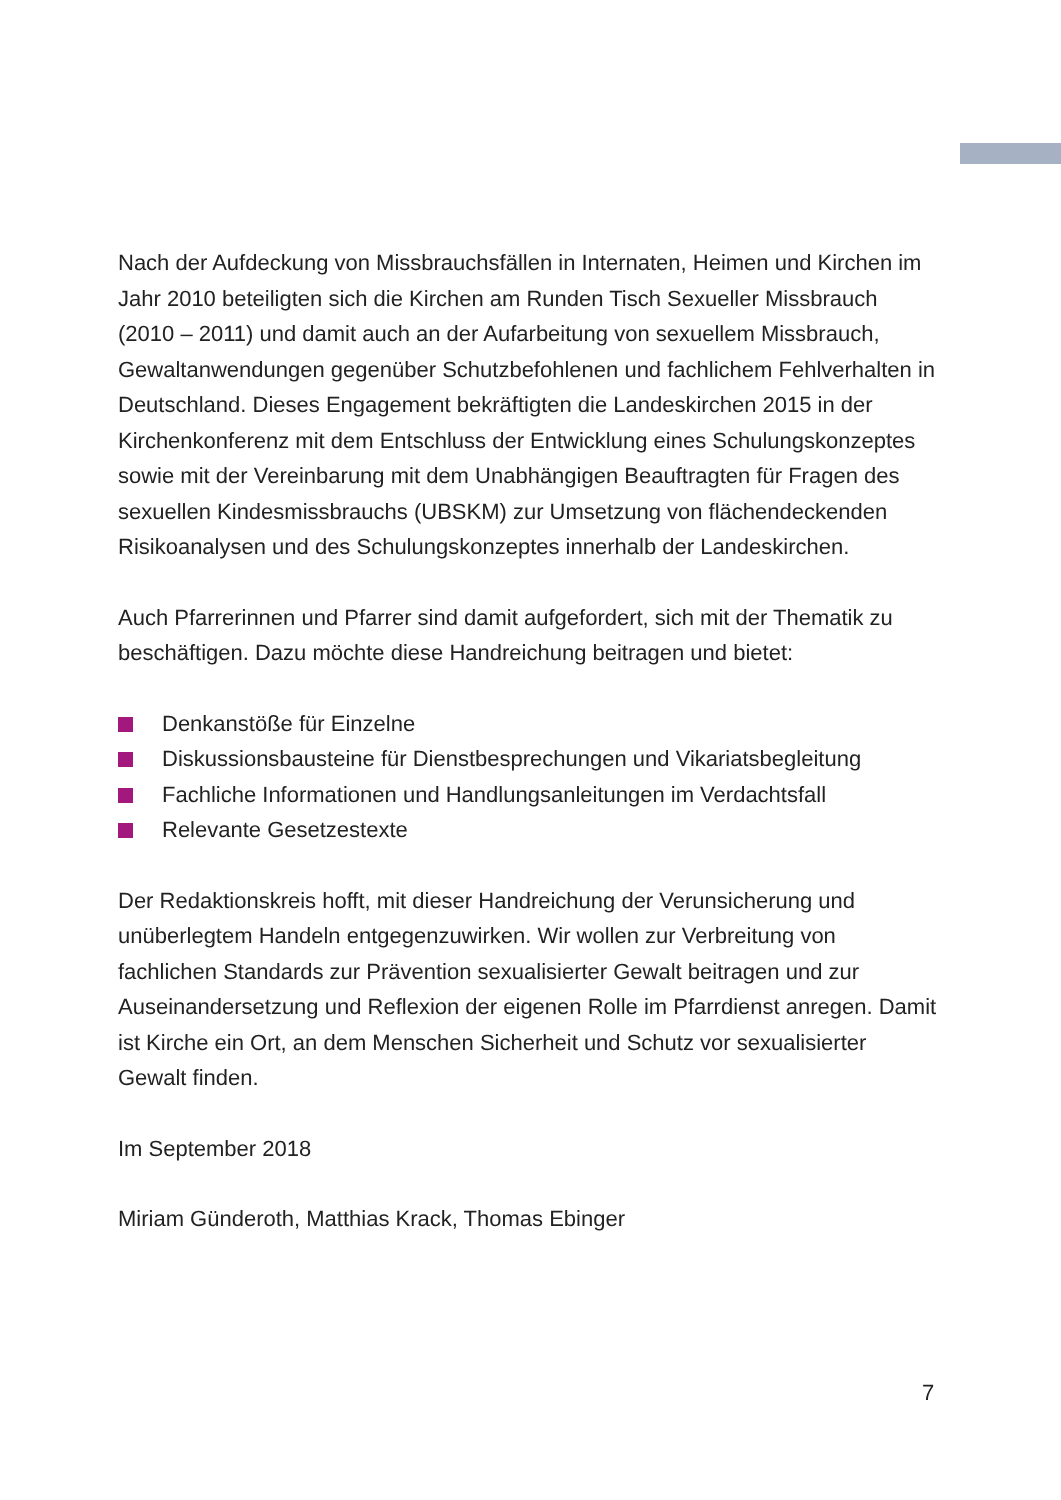Nach der Aufdeckung von Missbrauchsfällen in Internaten, Heimen und Kirchen im Jahr 2010 beteiligten sich die Kirchen am Runden Tisch Sexueller Missbrauch (2010 – 2011) und damit auch an der Aufarbeitung von sexuellem Missbrauch, Gewaltanwendungen gegenüber Schutzbefohlenen und fachlichem Fehlverhalten in Deutschland. Dieses Engagement bekräftigten die Landeskirchen 2015 in der Kirchenkonferenz mit dem Entschluss der Entwicklung eines Schulungskonzeptes sowie mit der Vereinbarung mit dem Unabhängigen Beauftragten für Fragen des sexuellen Kindesmissbrauchs (UBSKM) zur Umsetzung von flächendeckenden Risikoanalysen und des Schulungskonzeptes innerhalb der Landeskirchen.
Auch Pfarrerinnen und Pfarrer sind damit aufgefordert, sich mit der Thematik zu beschäftigen. Dazu möchte diese Handreichung beitragen und bietet:
Denkanstöße für Einzelne
Diskussionsbausteine für Dienstbesprechungen und Vikariatsbegleitung
Fachliche Informationen und Handlungsanleitungen im Verdachtsfall
Relevante Gesetzestexte
Der Redaktionskreis hofft, mit dieser Handreichung der Verunsicherung und unüberlegtem Handeln entgegenzuwirken. Wir wollen zur Verbreitung von fachlichen Standards zur Prävention sexualisierter Gewalt beitragen und zur Auseinandersetzung und Reflexion der eigenen Rolle im Pfarrdienst anregen. Damit ist Kirche ein Ort, an dem Menschen Sicherheit und Schutz vor sexualisierter Gewalt finden.
Im September 2018
Miriam Günderoth, Matthias Krack, Thomas Ebinger
7